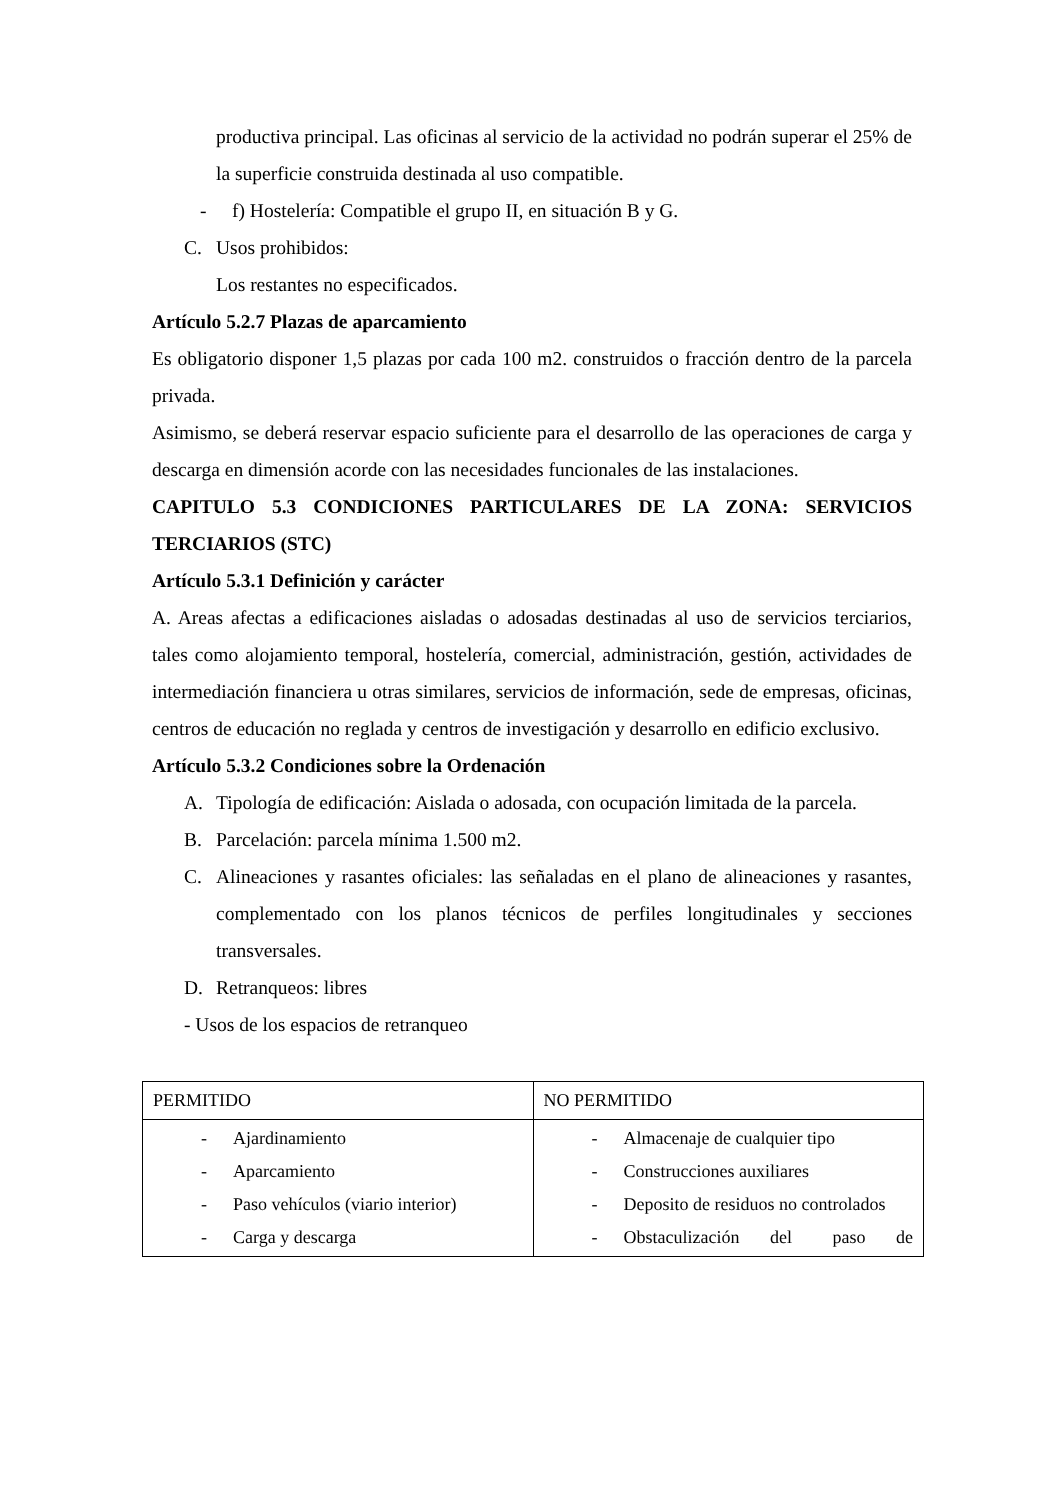productiva principal. Las oficinas al servicio de la actividad no podrán superar el 25% de la superficie construida destinada al uso compatible.
- f) Hostelería: Compatible el grupo II, en situación B y G.
C. Usos prohibidos:
Los restantes no especificados.
Artículo 5.2.7 Plazas de aparcamiento
Es obligatorio disponer 1,5 plazas por cada 100 m2. construidos o fracción dentro de la parcela privada.
Asimismo, se deberá reservar espacio suficiente para el desarrollo de las operaciones de carga y descarga en dimensión acorde con las necesidades funcionales de las instalaciones.
CAPITULO 5.3 CONDICIONES PARTICULARES DE LA ZONA: SERVICIOS TERCIARIOS (STC)
Artículo 5.3.1 Definición y carácter
A. Areas afectas a edificaciones aisladas o adosadas destinadas al uso de servicios terciarios, tales como alojamiento temporal, hostelería, comercial, administración, gestión, actividades de intermediación financiera u otras similares, servicios de información, sede de empresas, oficinas, centros de educación no reglada y centros de investigación y desarrollo en edificio exclusivo.
Artículo 5.3.2 Condiciones sobre la Ordenación
A.
Tipología de edificación: Aislada o adosada, con ocupación limitada de la parcela.
B. Parcelación: parcela mínima 1.500 m2.
C.
Alineaciones y rasantes oficiales: las señaladas en el plano de alineaciones y rasantes, complementado con los planos técnicos de perfiles longitudinales y secciones transversales.
D. Retranqueos: libres
- Usos de los espacios de retranqueo
| PERMITIDO | NO PERMITIDO |
| - Ajardinamiento - Aparcamiento - Paso vehículos (viario interior) - Carga y descarga | - Almacenaje de cualquier tipo - Construcciones auxiliares - Deposito de residuos no controlados - Obstaculización del paso de |